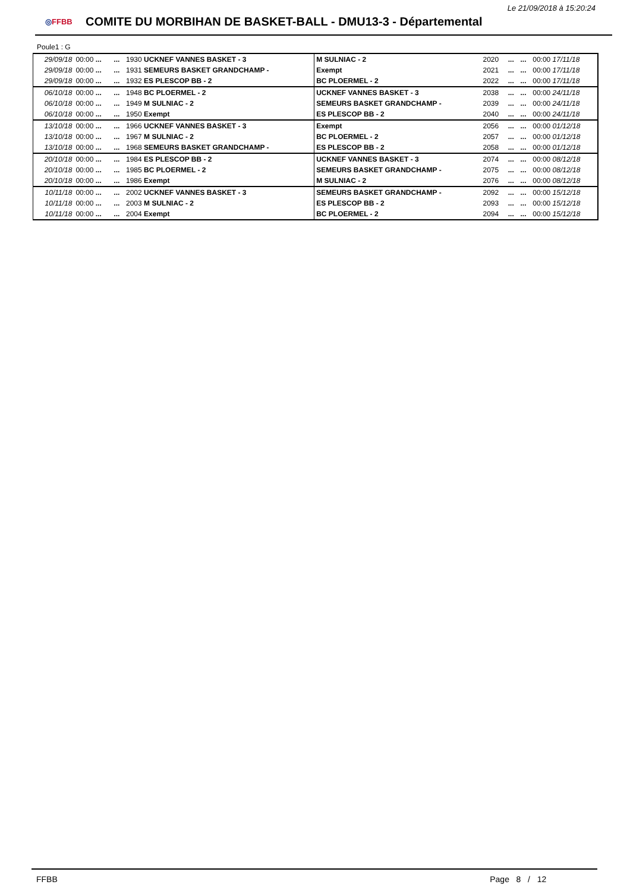Le 21/09/2018 à 15:20:24
◎FFBB
COMITE DU MORBIHAN DE BASKET-BALL - DMU13-3 - Départemental
Poule1 : G
| 29/09/18 | 00:00 ... | ... | 1930 UCKNEF VANNES BASKET - 3 | M SULNIAC - 2 | 2020 | ... | ... | 00:00 17/11/18 |
| 29/09/18 | 00:00 ... | ... | 1931 SEMEURS BASKET GRANDCHAMP - | Exempt | 2021 | ... | ... | 00:00 17/11/18 |
| 29/09/18 | 00:00 ... | ... | 1932 ES PLESCOP BB - 2 | BC PLOERMEL - 2 | 2022 | ... | ... | 00:00 17/11/18 |
| 06/10/18 | 00:00 ... | ... | 1948 BC PLOERMEL - 2 | UCKNEF VANNES BASKET - 3 | 2038 | ... | ... | 00:00 24/11/18 |
| 06/10/18 | 00:00 ... | ... | 1949 M SULNIAC - 2 | SEMEURS BASKET GRANDCHAMP - | 2039 | ... | ... | 00:00 24/11/18 |
| 06/10/18 | 00:00 ... | ... | 1950 Exempt | ES PLESCOP BB - 2 | 2040 | ... | ... | 00:00 24/11/18 |
| 13/10/18 | 00:00 ... | ... | 1966 UCKNEF VANNES BASKET - 3 | Exempt | 2056 | ... | ... | 00:00 01/12/18 |
| 13/10/18 | 00:00 ... | ... | 1967 M SULNIAC - 2 | BC PLOERMEL - 2 | 2057 | ... | ... | 00:00 01/12/18 |
| 13/10/18 | 00:00 ... | ... | 1968 SEMEURS BASKET GRANDCHAMP - | ES PLESCOP BB - 2 | 2058 | ... | ... | 00:00 01/12/18 |
| 20/10/18 | 00:00 ... | ... | 1984 ES PLESCOP BB - 2 | UCKNEF VANNES BASKET - 3 | 2074 | ... | ... | 00:00 08/12/18 |
| 20/10/18 | 00:00 ... | ... | 1985 BC PLOERMEL - 2 | SEMEURS BASKET GRANDCHAMP - | 2075 | ... | ... | 00:00 08/12/18 |
| 20/10/18 | 00:00 ... | ... | 1986 Exempt | M SULNIAC - 2 | 2076 | ... | ... | 00:00 08/12/18 |
| 10/11/18 | 00:00 ... | ... | 2002 UCKNEF VANNES BASKET - 3 | SEMEURS BASKET GRANDCHAMP - | 2092 | ... | ... | 00:00 15/12/18 |
| 10/11/18 | 00:00 ... | ... | 2003 M SULNIAC - 2 | ES PLESCOP BB - 2 | 2093 | ... | ... | 00:00 15/12/18 |
| 10/11/18 | 00:00 ... | ... | 2004 Exempt | BC PLOERMEL - 2 | 2094 | ... | ... | 00:00 15/12/18 |
FFBB Page 8 / 12